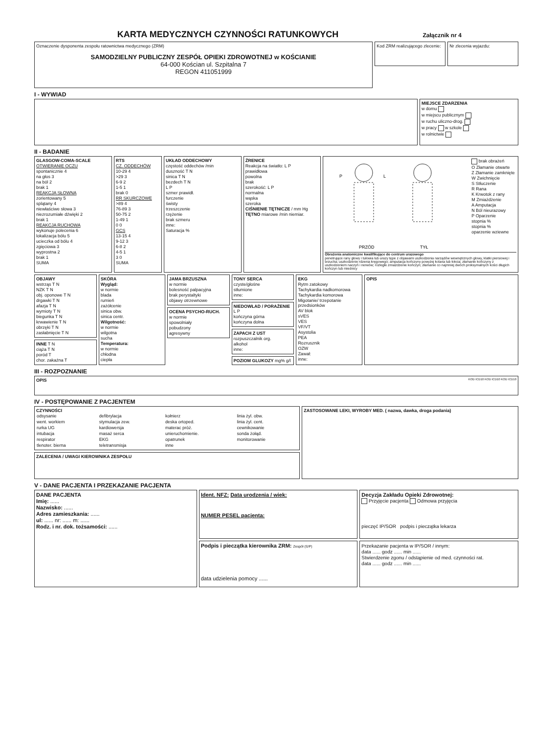KARTA MEDYCZNYCH CZYNNOŚCI RATUNKOWYCH
Załącznik nr 4
Oznaczenie dysponenta zespołu ratownictwa medycznego (ZRM)
SAMODZIELNY PUBLICZNY ZESPÓŁ OPIEKI ZDROWOTNEJ w KOŚCIANIE
64-000 Kościan ul. Szpitalna 7
REGON 411051999
Kod ZRM realizującego zlecenie:
Nr zlecenia wyjazdu:
I - WYWIAD
MIEJSCE ZDARZENIA
w domu
w miejscu publicznym
w ruchu uliczno-drog.
w pracy w szkole
w rolnictwie
II - BADANIE
GLASGOW-COMA-SCALE
OTWIERANIE OCZU
spontanicznie 4
na głos 3
na ból 2
brak 1
REAKCJA SŁOWNA
zorientowany 5
splątany 4
niewłaściwe słowa 3
niezrozumiałe dźwięki 2
brak 1
REAKCJA RUCHOWA
wykonuje polecenia 6
lokalizacja bólu 5
ucieczka od bólu 4
zgięciowa 3
wyprostna 2
brak 1
SUMA
RTS
CZ. ODDECHÓW
10-29 4
>29 3
6-9 2
1-5 1
brak 0
RR SKURCZOWE
>89 4
76-89 3
50-75 2
1-49 1
0 0
GCS
13-15 4
9-12 3
6-8 2
4-5 1
3 0
SUMA
UKŁAD ODDECHOWY
częstość oddechów /min
duszność T N
sinica T N
bezdech T N
L P
szmer prawidł.
furczenie
świsty
trzeszczenie
rzężenie
brak szmeru
inne:
Saturacja %
ŹRENICE
Reakcja na światło: L P
prawidłowa
powolna
brak
szerokość: L P
normalna
wąska
szeroka
CIŚNIENIE TĘTNICZE / mm Hg
TĘTNO miarowe /min niemiar.
PRZÓD
TYŁ
P
L
brak obrażeń
O Złamanie otwarte
Z Złamanie zamknięte
W Zwichnięcie
S Stłuczenie
R Rana
K Krwotok z rany
M Zmiażdżenie
A Amputacja
N Ból nieurazowy
P Oparzenie
stopnia %
stopnia %
oparzenie wziewne
Obrażenia anatomiczne kwalifikujące do centrum urazowego
penetrujące rany głowy i tułowia lub urazy tępe z objawami uszkodzenia narządów wewnętrznych głowy, klatki piersiowej i brzucha; uszkodzenie rdzenia kręgowego; amputacja kończyny powyżej kolana lub łokcia; złamanie kończyny z uszkodzeniem naczyń i nerwów; rozległe zmiażdżenie kończyn; złamanie co najmniej dwóch proksymalnych kości długich kończyn lub miednicy
OBJAWY
wstrząs T N
NZK T N
obj. oponowe T N
drgawki T N
afazja T N
wymioty T N
biegunka T N
krwawienie T N
obrzęki T N
zasłabnięcie T N
INNE T N
ciąża T N
poród T
chor. zakaźna T
SKÓRA
Wygląd:
w normie
blada
rumień
zażółcenie
sinica obw.
sinica centr.
Wilgotność:
w normie
wilgotna
sucha
Temperatura:
w normie
chłodna
ciepła
JAMA BRZUSZNA
w normie
bolesność palpacyjna
brak perystaltyki
objawy otrzewnowe
OCENA PSYCHO-RUCH.
w normie
spowolniały
pobudzony
agresywny
TONY SERCA
czyste/głośne
stłumione
inne:
NIEDOWŁAD / PORAŻENIE L P
kończyna górna
kończyna dolna
ZAPACH Z UST
rozpuszczalnik org.
alkohol
inne:
POZIOM GLUKOZY mg% g/l
EKG
Rytm zatokowy
Tachykardia nadkomorowa
Tachykardia komorowa
Migotanie/ trzepotanie przedsionków
AV blok
sVES
VES
VF/VT
Asystolia
PEA
Rozrusznik
OZW
Zawał:
inne:
OPIS
III - ROZPOZNANIE
OPIS KOD ICD10 KOD ICD10 KOD ICD10
IV - POSTĘPOWANIE Z PACJENTEM
CZYNNOŚCI
| odsysanie | defibrylacja | kołnierz | linia żyl. obw. |
| went. workiem | stymulacja zew. | deska ortoped. | linia żyl. cent. |
| rurka UG | kardiowersja | materac próż. | cewnikowanie |
| intubacja | masaż serca | unieruchomienie. | sonda żołąd. |
| respirator | EKG | opatrunek | monitorowanie |
| tlenoter. bierna | teletransmisja | inne | |
ZALECENIA / UWAGI KIEROWNIKA ZESPOŁU
ZASTOSOWANE LEKI, WYROBY MED. ( nazwa, dawka, droga podania)
V - DANE PACJENTA I PRZEKAZANIE PACJENTA
DANE PACJENTA
Imię: ......
Nazwisko: ......
Adres zamieszkania: ......
ul: ...... nr: ...... m: ......
Rodz. i nr. dok. tożsamości: ......
Ident. NFZ: Data urodzenia / wiek:
NUMER PESEL pacjenta:
Podpis i pieczątka kierownika ZRM: Zespół (S/P)
data udzielenia pomocy ......
Decyzja Zakładu Opieki Zdrowotnej:
Przyjęcie pacjenta Odmowa przyjęcia
pieczęć IP/SOR podpis i pieczątka lekarza
Przekazanie pacjenta w IP/SOR / innym:
data ...... godz ...... min ......
Stwierdzenie zgonu / odstąpienie od med. czynności rat.
data ...... godz ...... min ......